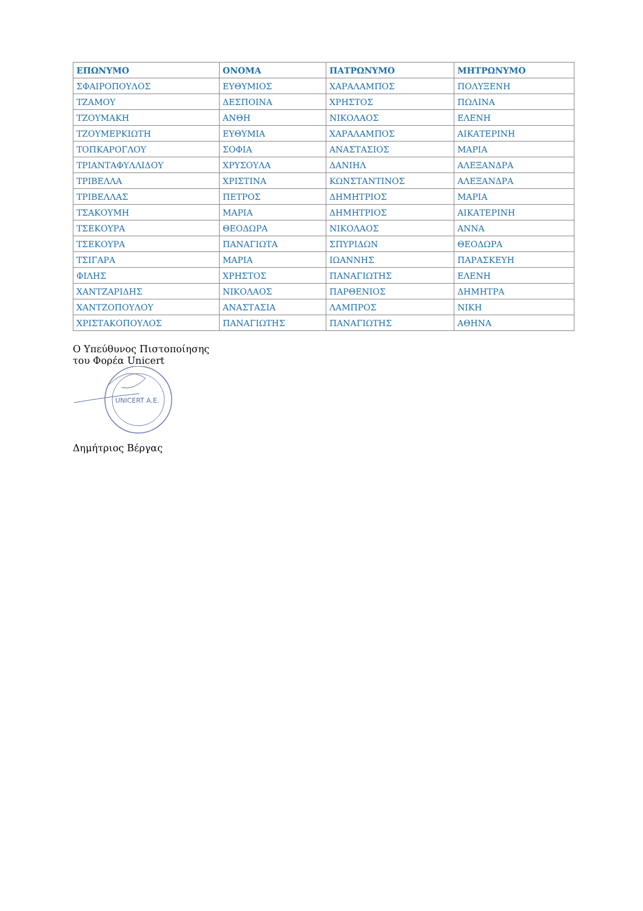| ΕΠΩΝΥΜΟ | ΟΝΟΜΑ | ΠΑΤΡΩΝΥΜΟ | ΜΗΤΡΩΝΥΜΟ |
| --- | --- | --- | --- |
| ΣΦΑΙΡΟΠΟΥΛΟΣ | ΕΥΘΥΜΙΟΣ | ΧΑΡΑΛΑΜΠΟΣ | ΠΟΛΥΞΕΝΗ |
| ΤΖΑΜΟΥ | ΔΕΣΠΟΙΝΑ | ΧΡΗΣΤΟΣ | ΠΩΛΙΝΑ |
| ΤΖΟΥΜΑΚΗ | ΑΝΘΗ | ΝΙΚΟΛΑΟΣ | ΕΛΕΝΗ |
| ΤΖΟΥΜΕΡΚΙΩΤΗ | ΕΥΘΥΜΙΑ | ΧΑΡΑΛΑΜΠΟΣ | ΑΙΚΑΤΕΡΙΝΗ |
| ΤΟΠΚΑΡΟΓΛΟΥ | ΣΟΦΙΑ | ΑΝΑΣΤΑΣΙΟΣ | ΜΑΡΙΑ |
| ΤΡΙΑΝΤΑΦΥΛΛΙΔΟΥ | ΧΡΥΣΟΥΛΑ | ΔΑΝΙΗΛ | ΑΛΕΞΑΝΔΡΑ |
| ΤΡΙΒΕΛΛΑ | ΧΡΙΣΤΙΝΑ | ΚΩΝΣΤΑΝΤΙΝΟΣ | ΑΛΕΞΑΝΔΡΑ |
| ΤΡΙΒΕΛΛΑΣ | ΠΕΤΡΟΣ | ΔΗΜΗΤΡΙΟΣ | ΜΑΡΙΑ |
| ΤΣΑΚΟΥΜΗ | ΜΑΡΙΑ | ΔΗΜΗΤΡΙΟΣ | ΑΙΚΑΤΕΡΙΝΗ |
| ΤΣΕΚΟΥΡΑ | ΘΕΟΔΩΡΑ | ΝΙΚΟΛΑΟΣ | ΑΝΝΑ |
| ΤΣΕΚΟΥΡΑ | ΠΑΝΑΓΙΩΤΑ | ΣΠΥΡΙΔΩΝ | ΘΕΟΔΩΡΑ |
| ΤΣΙΓΑΡΑ | ΜΑΡΙΑ | ΙΩΑΝΝΗΣ | ΠΑΡΑΣΚΕΥΗ |
| ΦΙΛΗΣ | ΧΡΗΣΤΟΣ | ΠΑΝΑΓΙΩΤΗΣ | ΕΛΕΝΗ |
| ΧΑΝΤΖΑΡΙΔΗΣ | ΝΙΚΟΛΑΟΣ | ΠΑΡΘΕΝΙΟΣ | ΔΗΜΗΤΡΑ |
| ΧΑΝΤΖΟΠΟΥΛΟΥ | ΑΝΑΣΤΑΣΙΑ | ΛΑΜΠΡΟΣ | ΝΙΚΗ |
| ΧΡΙΣΤΑΚΟΠΟΥΛΟΣ | ΠΑΝΑΓΙΩΤΗΣ | ΠΑΝΑΓΙΩΤΗΣ | ΑΘΗΝΑ |
Ο Υπεύθυνος Πιστοποίησης
του Φορέα Unicert
UNICERT A.E.
Δημήτριος Βέργας